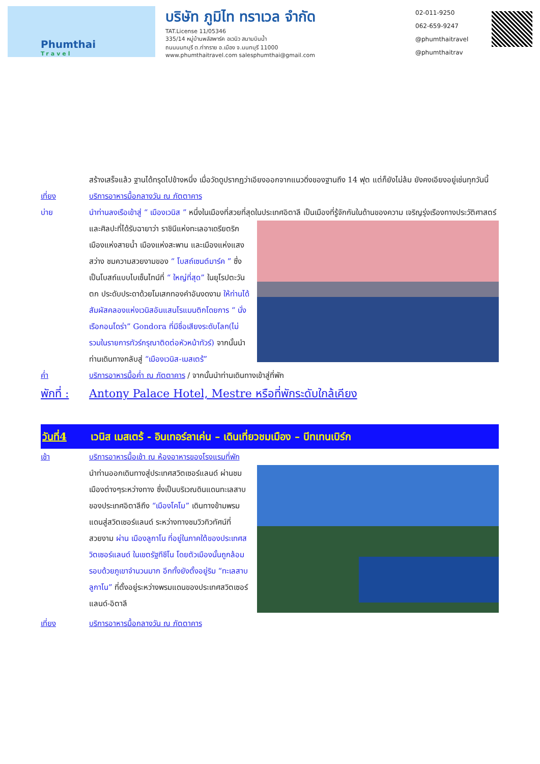Phumthai
Travel
บริษัท ภูมิไท ทราเวล จำกัด
TAT.License 11/05346
335/14 หมู่บ้านพลัสพาร์ค อเวนิว สนามบินน้ำ
ถนนนนทบุรี ต.ท่าทราย อ.เมือง จ.นนทบุรี 11000
www.phumthaitravel.com salesphumthai@gmail.com
02-011-9250
062-659-9247
@phumthaitravel
@phumthaitrav
สร้างเสร็จแล้ว ฐานได้ทรุดไปข้างหนึ่ง เมื่อวัดดูปรากฏว่าเอียงออกจากแนวดิ่งของฐานถึง 14 ฟุต แต่ก็ยังไม่ล้ม ยังคงเอียงอยู่เช่นทุกวันนี้
เที่ยง บริการอาหารมื้อกลางวัน ณ ภัตตาคาร
บ่าย นำท่านลงเรือเข้าสู่ “ เมืองเวนิส ” หนึ่งในเมืองที่สวยที่สุดในประเทศอิตาลี เป็นเมืองที่รู้จักกันในด้านของความ เจริญรุ่งเรืองทางประวัติศาสตร์และศิลปะที่ได้รับฉายาว่า ราชินีแห่งทะเลอาเดรียตริก เมืองแห่งสายน้ำ เมืองแห่งสะพาน และเมืองแห่งแสงสว่าง ชมความสวยงามของ “ โบสถ์เซนต์มาร์ค ” ซึ่งเป็นโบสถ์แบบไบเซ็นไทน์ที่ “ ใหญ่ที่สุด” ในยุโรปตะวันตก ประดับประดาด้วยโมเสกทองคำอันงดงาม ให้ท่านได้สัมผัสคลองแห่งเวนิสอันแสนโรแมนติกโดยการ “ นั่งเรือกอนโดร่า” Gondora ที่มีชื่อเสียงระดับโลก(ไม่รวมในรายการทัวร์กรุณาติดต่อหัวหน้าทัวร์) จากนั้นนำท่านเดินทางกลับสู่ “เมืองเวนิส-เมสเตร้”
ค่ำ บริการอาหารมื้อค่ำ ณ ภัตตาคาร / จากนั้นนำท่านเดินทางเข้าสู่ที่พัก
พักที่ :
Antony Palace Hotel, Mestre หรือที่พักระดับใกล้เคียง
วันที่4 เวนิส เมสเตร้ - อินเทอร์ลาเค่น – เดินเที่ยวชมเมือง – บีทเทนเบิร์ก
เช้า บริการอาหารมื้อเช้า ณ ห้องอาหารของโรงแรมที่พัก
นำท่านออกเดินทางสู่ประเทศสวิตเซอร์แลนด์ ผ่านชมเมืองต่างๆระหว่างทาง ซึ่งเป็นบริเวณดินแดนทะเลสาบของประเทศอิตาลีถึง “เมืองโคโม” เดินทางข้ามพรมแดนสู่สวิตเซอร์แลนด์ ระหว่างทางชมวิวทิวทัศน์ที่สวยงาม ผ่าน เมืองลูกาโน ที่อยู่ในภาคใต้ของประเทศสวิตเซอร์แลนด์ ในเขตรัฐทีชีโน โดยตัวเมืองนั้นถูกล้อมรอบด้วยภูเขาจำนวนมาก อีกทั้งยังตั้งอยู่ริม “ทะเลสาบลูกาโน” ที่ตั้งอยู่ระหว่างพรมแดนของประเทศสวิตเซอร์แลนด์-อิตาลี
เที่ยง บริการอาหารมื้อกลางวัน ณ ภัตตาคาร